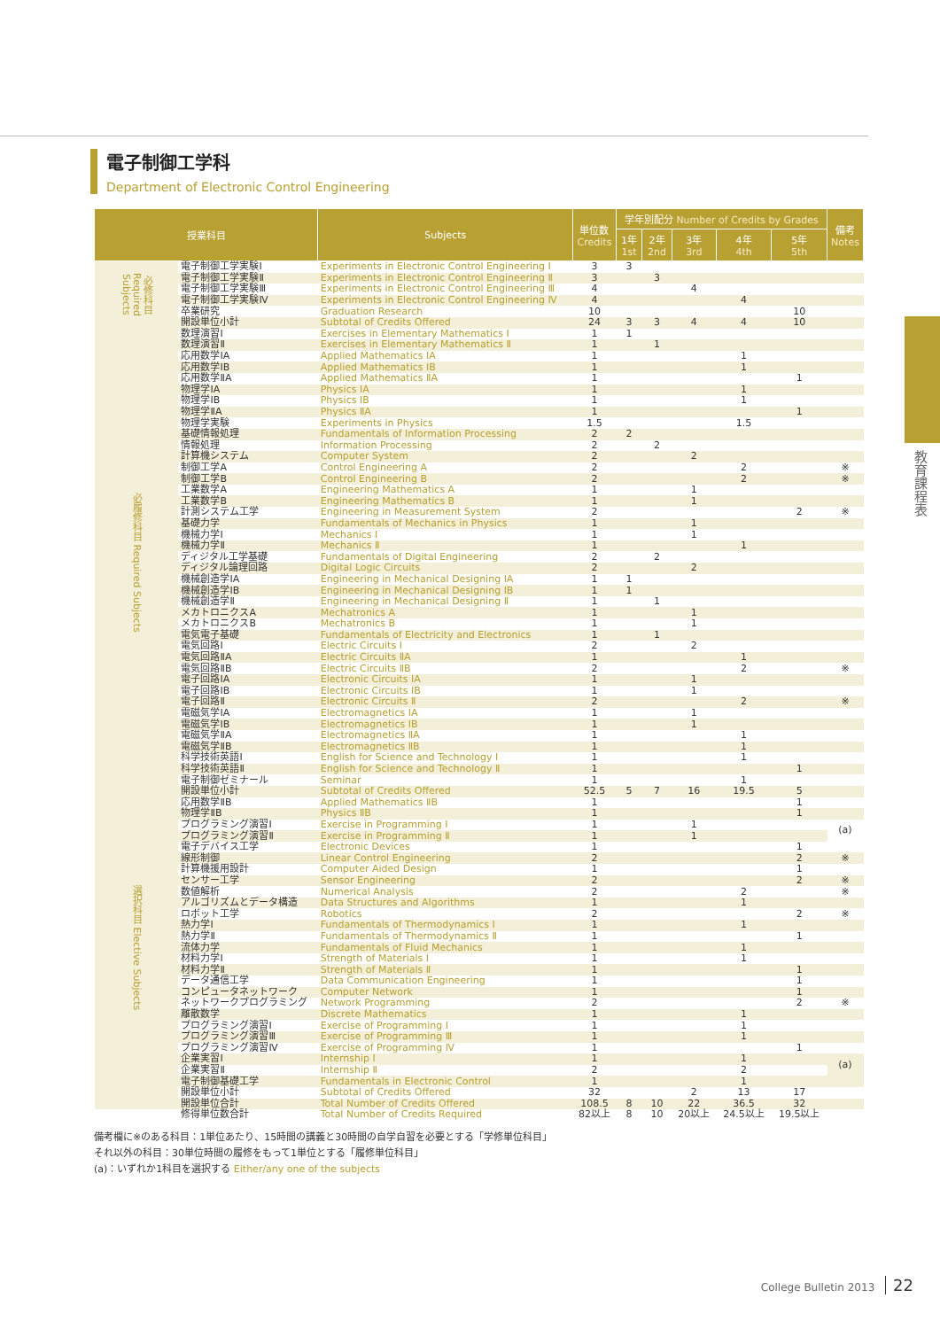電子制御工学科
Department of Electronic Control Engineering
| 授業科目 | | Subjects | 単位数 Credits | 学年別配分 Number of Credits by Grades | | | | | 備考 Notes |
| --- | --- | --- | --- | --- | --- | --- | --- | --- | --- |
| | | | | 1年 1st | 2年 2nd | 3年 3rd | 4年 4th | 5年 5th | |
| 必修科目 Required Subjects | 電子制御工学実験Ⅰ | Experiments in Electronic Control Engineering Ⅰ | 3 | 3 | | | | | |
| | 電子制御工学実験Ⅱ | Experiments in Electronic Control Engineering Ⅱ | 3 | | 3 | | | | |
| | 電子制御工学実験Ⅲ | Experiments in Electronic Control Engineering Ⅲ | 4 | | | 4 | | | |
| | 電子制御工学実験Ⅳ | Experiments in Electronic Control Engineering Ⅳ | 4 | | | | 4 | | |
| | 卒業研究 | Graduation Research | 10 | | | | | 10 | |
| | 開設単位小計 | Subtotal of Credits Offered | 24 | 3 | 3 | 4 | 4 | 10 | |
| 必履修科目 Required Subjects | 数理演習Ⅰ | Exercises in Elementary Mathematics Ⅰ | 1 | 1 | | | | | |
| | 数理演習Ⅱ | Exercises in Elementary Mathematics Ⅱ | 1 | | 1 | | | | |
| | 応用数学ⅠA | Applied Mathematics ⅠA | 1 | | | | 1 | | |
| | 応用数学ⅠB | Applied Mathematics ⅠB | 1 | | | | 1 | | |
| | 応用数学ⅡA | Applied Mathematics ⅡA | 1 | | | | | 1 | |
| | 物理学ⅠA | Physics ⅠA | 1 | | | | 1 | | |
| | 物理学ⅠB | Physics ⅠB | 1 | | | | 1 | | |
| | 物理学ⅡA | Physics ⅡA | 1 | | | | | 1 | |
| | 物理学実験 | Experiments in Physics | 1.5 | | | | 1.5 | | |
| | 基礎情報処理 | Fundamentals of Information Processing | 2 | 2 | | | | | |
| | 情報処理 | Information Processing | 2 | | 2 | | | | |
| | 計算機システム | Computer System | 2 | | | 2 | | | |
| | 制御工学A | Control Engineering A | 2 | | | | 2 | | ※ |
| | 制御工学B | Control Engineering B | 2 | | | | 2 | | ※ |
| | 工業数学A | Engineering Mathematics A | 1 | | | 1 | | | |
| | 工業数学B | Engineering Mathematics B | 1 | | | 1 | | | |
| | 計測システム工学 | Engineering in Measurement System | 2 | | | | | 2 | ※ |
| | 基礎力学 | Fundamentals of Mechanics in Physics | 1 | | | 1 | | | |
| | 機械力学Ⅰ | Mechanics Ⅰ | 1 | | | 1 | | | |
| | 機械力学Ⅱ | Mechanics Ⅱ | 1 | | | | 1 | | |
| | ディジタル工学基礎 | Fundamentals of Digital Engineering | 2 | | 2 | | | | |
| | ディジタル論理回路 | Digital Logic Circuits | 2 | | | 2 | | | |
| | 機械創造学ⅠA | Engineering in Mechanical Designing ⅠA | 1 | 1 | | | | | |
| | 機械創造学ⅠB | Engineering in Mechanical Designing ⅠB | 1 | 1 | | | | | |
| | 機械創造学Ⅱ | Engineering in Mechanical Designing Ⅱ | 1 | | 1 | | | | |
| | メカトロニクスA | Mechatronics A | 1 | | | 1 | | | |
| | メカトロニクスB | Mechatronics B | 1 | | | 1 | | | |
| | 電気電子基礎 | Fundamentals of Electricity and Electronics | 1 | | 1 | | | | |
| | 電気回路Ⅰ | Electric Circuits Ⅰ | 2 | | | 2 | | | |
| | 電気回路ⅡA | Electric Circuits ⅡA | 1 | | | | 1 | | |
| | 電気回路ⅡB | Electric Circuits ⅡB | 2 | | | | 2 | | ※ |
| | 電子回路ⅠA | Electronic Circuits ⅠA | 1 | | | 1 | | | |
| | 電子回路ⅠB | Electronic Circuits ⅠB | 1 | | | 1 | | | |
| | 電子回路Ⅱ | Electronic Circuits Ⅱ | 2 | | | | 2 | | ※ |
| | 電磁気学ⅠA | Electromagnetics ⅠA | 1 | | | 1 | | | |
| | 電磁気学ⅠB | Electromagnetics ⅠB | 1 | | | 1 | | | |
| | 電磁気学ⅡA | Electromagnetics ⅡA | 1 | | | | 1 | | |
| | 電磁気学ⅡB | Electromagnetics ⅡB | 1 | | | | 1 | | |
| | 科学技術英語Ⅰ | English for Science and Technology Ⅰ | 1 | | | | 1 | | |
| | 科学技術英語Ⅱ | English for Science and Technology Ⅱ | 1 | | | | | 1 | |
| | 電子制御ゼミナール | Seminar | 1 | | | | 1 | | |
| | 開設単位小計 | Subtotal of Credits Offered | 52.5 | 5 | 7 | 16 | 19.5 | 5 | |
| 選択科目 Elective Subjects | 応用数学ⅡB | Applied Mathematics ⅡB | 1 | | | | | 1 | |
| | 物理学ⅡB | Physics ⅡB | 1 | | | | | 1 | |
| | プログラミング演習Ⅰ | Exercise in Programming Ⅰ | 1 | | | 1 | | | (a) |
| | プログラミング演習Ⅱ | Exercise in Programming Ⅱ | 1 | | | 1 | | | |
| | 電子デバイス工学 | Electronic Devices | 1 | | | | | 1 | |
| | 線形制御 | Linear Control Engineering | 2 | | | | | 2 | ※ |
| | 計算機援用設計 | Computer Aided Design | 1 | | | | | 1 | |
| | センサー工学 | Sensor Engineering | 2 | | | | | 2 | ※ |
| | 数値解析 | Numerical Analysis | 2 | | | | 2 | | ※ |
| | アルゴリズムとデータ構造 | Data Structures and Algorithms | 1 | | | | 1 | | |
| | ロボット工学 | Robotics | 2 | | | | | 2 | ※ |
| | 熱力学Ⅰ | Fundamentals of Thermodynamics Ⅰ | 1 | | | | 1 | | |
| | 熱力学Ⅱ | Fundamentals of Thermodynamics Ⅱ | 1 | | | | | 1 | |
| | 流体力学 | Fundamentals of Fluid Mechanics | 1 | | | | 1 | | |
| | 材料力学Ⅰ | Strength of Materials Ⅰ | 1 | | | | 1 | | |
| | 材料力学Ⅱ | Strength of Materials Ⅱ | 1 | | | | | 1 | |
| | データ通信工学 | Data Communication Engineering | 1 | | | | | 1 | |
| | コンピュータネットワーク | Computer Network | 1 | | | | | 1 | |
| | ネットワークプログラミング | Network Programming | 2 | | | | | 2 | ※ |
| | 離散数学 | Discrete Mathematics | 1 | | | | 1 | | |
| | プログラミング演習Ⅰ | Exercise of Programming Ⅰ | 1 | | | | 1 | | |
| | プログラミング演習Ⅲ | Exercise of Programming Ⅲ | 1 | | | | 1 | | |
| | プログラミング演習Ⅳ | Exercise of Programming Ⅳ | 1 | | | | | 1 | |
| | 企業実習Ⅰ | Internship Ⅰ | 1 | | | | 1 | | (a) |
| | 企業実習Ⅱ | Internship Ⅱ | 2 | | | | 2 | | |
| | 電子制御基礎工学 | Fundamentals in Electronic Control | 1 | | | | 1 | | |
| | 開設単位小計 | Subtotal of Credits Offered | 32 | | | 2 | 13 | 17 | |
| | 開設単位合計 | Total Number of Credits Offered | 108.5 | 8 | 10 | 22 | 36.5 | 32 | |
| | 修得単位数合計 | Total Number of Credits Required | 82以上 | 8 | 10 | 20以上 | 24.5以上 | 19.5以上 | |
備考欄に※のある科目：1単位あたり、15時間の講義と30時間の自学自習を必要とする「学修単位科目」
それ以外の科目：30単位時間の履修をもって1単位とする「履修単位科目」
(a)：いずれか1科目を選択する Either/any one of the subjects
教育課程表
College Bulletin 2013 22